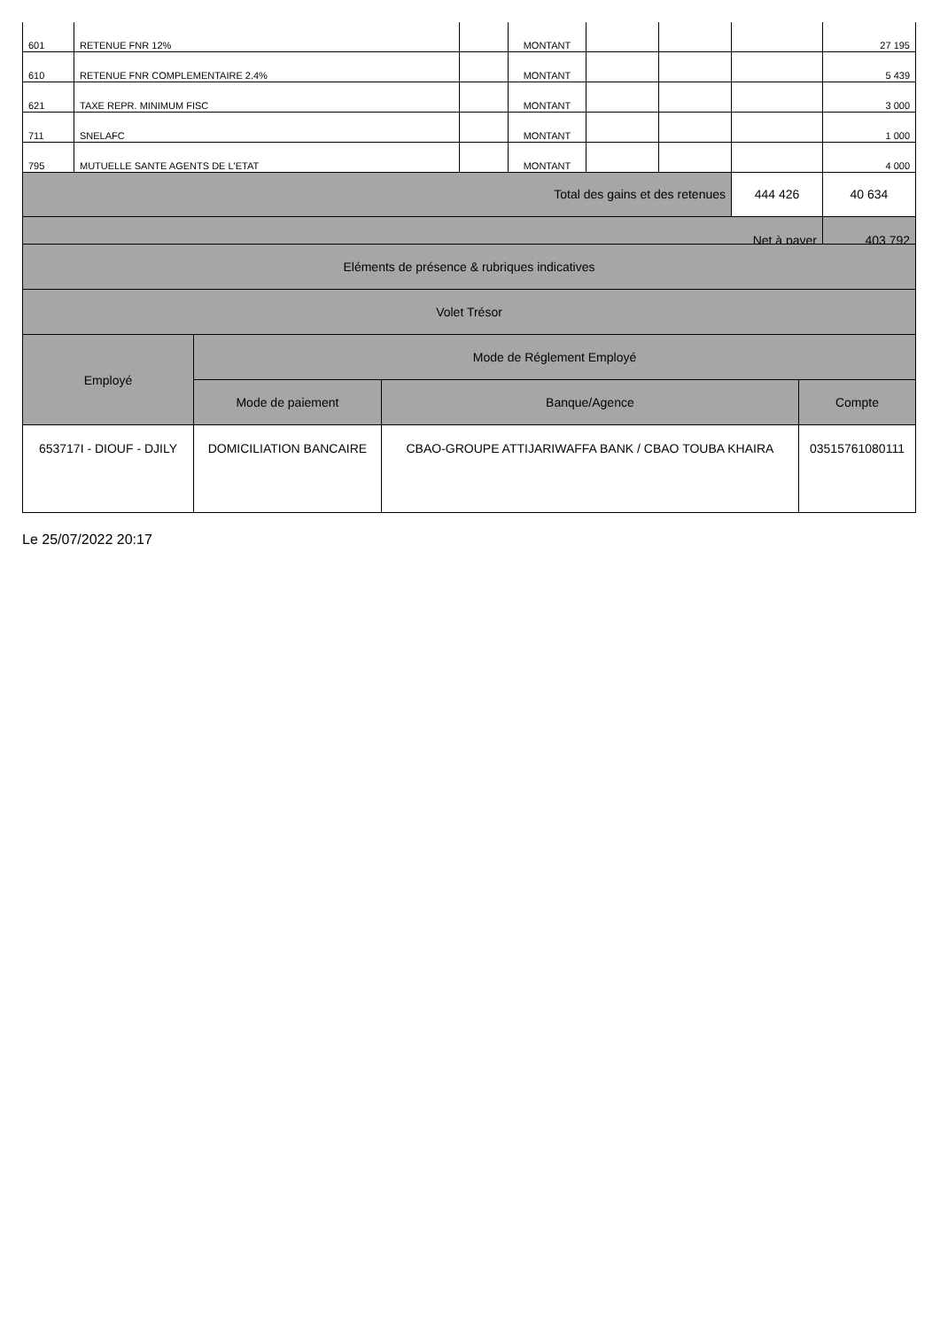| 601 | RETENUE FNR 12% | | MONTANT | | | | 27 195 |
| 610 | RETENUE FNR COMPLEMENTAIRE 2.4% | | MONTANT | | | | 5 439 |
| 621 | TAXE REPR. MINIMUM FISC | | MONTANT | | | | 3 000 |
| 711 | SNELAFC | | MONTANT | | | | 1 000 |
| 795 | MUTUELLE SANTE AGENTS DE L'ETAT | | MONTANT | | | | 4 000 |
| Total des gains et des retenues | | | | | | 444 426 | 40 634 |
| Net à payer | | | | | | | 403 792 |
| Eléments de présence & rubriques indicatives | | | |
| Volet Trésor | | | |
| Employé | Mode de Réglement Employé | | |
| | Mode de paiement | Banque/Agence | Compte |
| 653717I - DIOUF - DJILY | DOMICILIATION BANCAIRE | CBAO-GROUPE ATTIJARIWAFFA BANK / CBAO TOUBA KHAIRA | 03515761080111 |
Le 25/07/2022 20:17